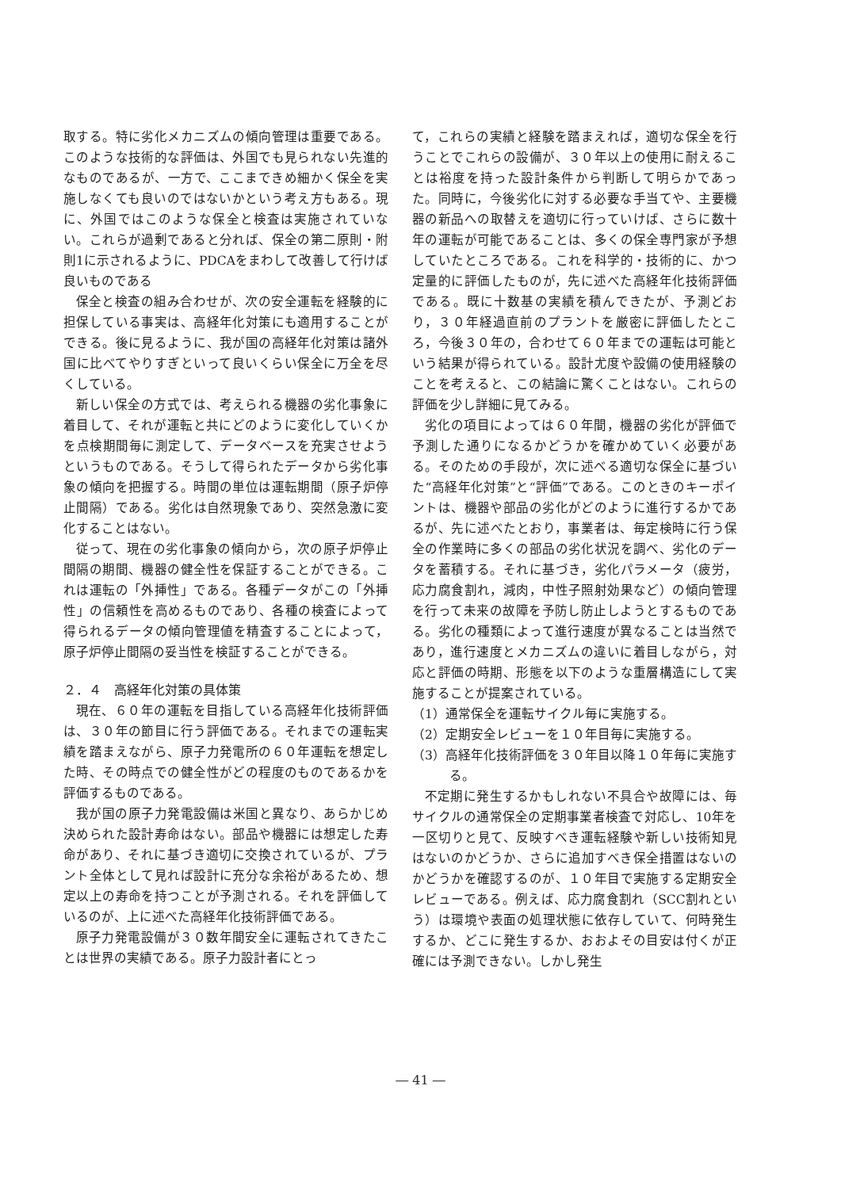取する。特に劣化メカニズムの傾向管理は重要である。このような技術的な評価は、外国でも見られない先進的なものであるが、一方で、ここまできめ細かく保全を実施しなくても良いのではないかという考え方もある。現に、外国ではこのような保全と検査は実施されていない。これらが過剰であると分れば、保全の第二原則・附則1に示されるように、PDCAをまわして改善して行けば良いものである
保全と検査の組み合わせが、次の安全運転を経験的に担保している事実は、高経年化対策にも適用することができる。後に見るように、我が国の高経年化対策は諸外国に比べてやりすぎといって良いくらい保全に万全を尽くしている。
新しい保全の方式では、考えられる機器の劣化事象に着目して、それが運転と共にどのように変化していくかを点検期間毎に測定して、データベースを充実させようというものである。そうして得られたデータから劣化事象の傾向を把握する。時間の単位は運転期間（原子炉停止間隔）である。劣化は自然現象であり、突然急激に変化することはない。
従って、現在の劣化事象の傾向から，次の原子炉停止間隔の期間、機器の健全性を保証することができる。これは運転の「外挿性」である。各種データがこの「外挿性」の信頼性を高めるものであり、各種の検査によって得られるデータの傾向管理値を精査することによって，原子炉停止間隔の妥当性を検証することができる。
２．４　高経年化対策の具体策
現在、６０年の運転を目指している高経年化技術評価は、３０年の節目に行う評価である。それまでの運転実績を踏まえながら、原子力発電所の６０年運転を想定した時、その時点での健全性がどの程度のものであるかを評価するものである。
我が国の原子力発電設備は米国と異なり、あらかじめ決められた設計寿命はない。部品や機器には想定した寿命があり、それに基づき適切に交換されているが、プラント全体として見れば設計に充分な余裕があるため、想定以上の寿命を持つことが予測される。それを評価しているのが、上に述べた高経年化技術評価である。
原子力発電設備が３０数年間安全に運転されてきたことは世界の実績である。原子力設計者にとっ
て，これらの実績と経験を踏まえれば，適切な保全を行うことでこれらの設備が、３０年以上の使用に耐えることは裕度を持った設計条件から判断して明らかであった。同時に，今後劣化に対する必要な手当てや、主要機器の新品への取替えを適切に行っていけば、さらに数十年の運転が可能であることは、多くの保全専門家が予想していたところである。これを科学的・技術的に、かつ定量的に評価したものが，先に述べた高経年化技術評価である。既に十数基の実績を積んできたが、予測どおり，３０年経過直前のプラントを厳密に評価したところ，今後３０年の，合わせて６０年までの運転は可能という結果が得られている。設計尤度や設備の使用経験のことを考えると、この結論に驚くことはない。これらの評価を少し詳細に見てみる。
劣化の項目によっては６０年間，機器の劣化が評価で予測した通りになるかどうかを確かめていく必要がある。そのための手段が，次に述べる適切な保全に基づいた“高経年化対策”と“評価”である。このときのキーポイントは、機器や部品の劣化がどのように進行するかであるが、先に述べたとおり，事業者は、毎定検時に行う保全の作業時に多くの部品の劣化状況を調べ、劣化のデータを蓄積する。それに基づき，劣化パラメータ（疲労，応力腐食割れ，減肉，中性子照射効果など）の傾向管理を行って未来の故障を予防し防止しようとするものである。劣化の種類によって進行速度が異なることは当然であり，進行速度とメカニズムの違いに着目しながら，対応と評価の時期、形態を以下のような重層構造にして実施することが提案されている。
（1）通常保全を運転サイクル毎に実施する。
（2）定期安全レビューを１０年目毎に実施する。
（3）高経年化技術評価を３０年目以降１０年毎に実施する。
不定期に発生するかもしれない不具合や故障には、毎サイクルの通常保全の定期事業者検査で対応し、10年を一区切りと見て、反映すべき運転経験や新しい技術知見はないのかどうか、さらに追加すべき保全措置はないのかどうかを確認するのが、１０年目で実施する定期安全レビューである。例えば、応力腐食割れ（SCC割れという）は環境や表面の処理状態に依存していて、何時発生するか、どこに発生するか、おおよその目安は付くが正確には予測できない。しかし発生
― 41 ―